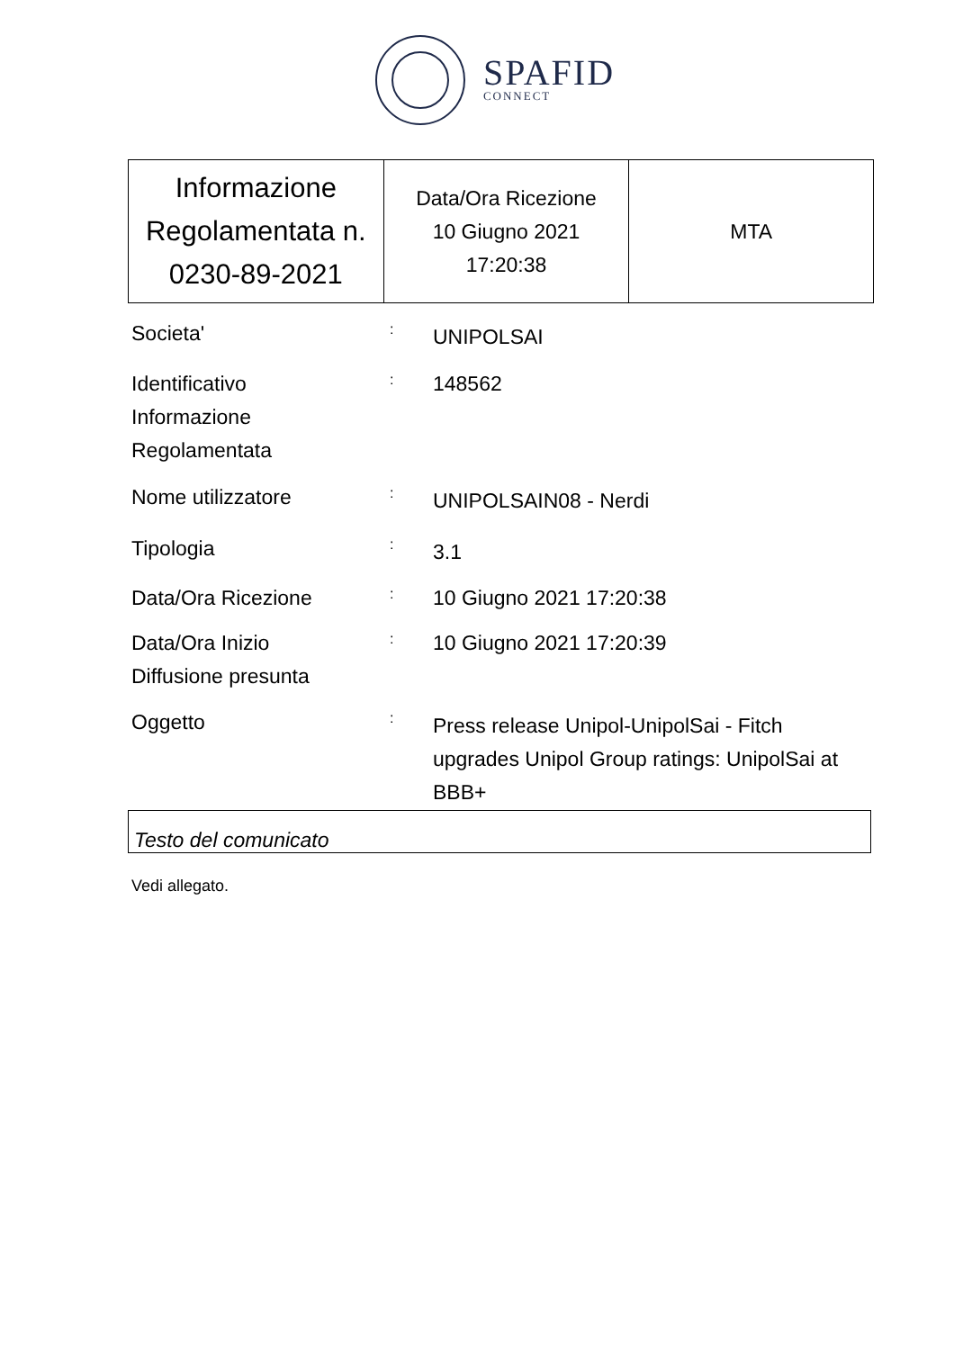SPAFID
CONNECT
| Informazione Regolamentata n. 0230-89-2021 | Data/Ora Ricezione 10 Giugno 2021 17:20:38 | MTA |
Societa'
:
UNIPOLSAI
Identificativo
Informazione
Regolamentata
:
148562
Nome utilizzatore
:
UNIPOLSAIN08 - Nerdi
Tipologia
:
3.1
Data/Ora Ricezione
:
10 Giugno 2021 17:20:38
Data/Ora Inizio
Diffusione presunta
:
10 Giugno 2021 17:20:39
Oggetto
:
Press release Unipol-UnipolSai - Fitch upgrades Unipol Group ratings: UnipolSai at BBB+
Testo del comunicato
Vedi allegato.